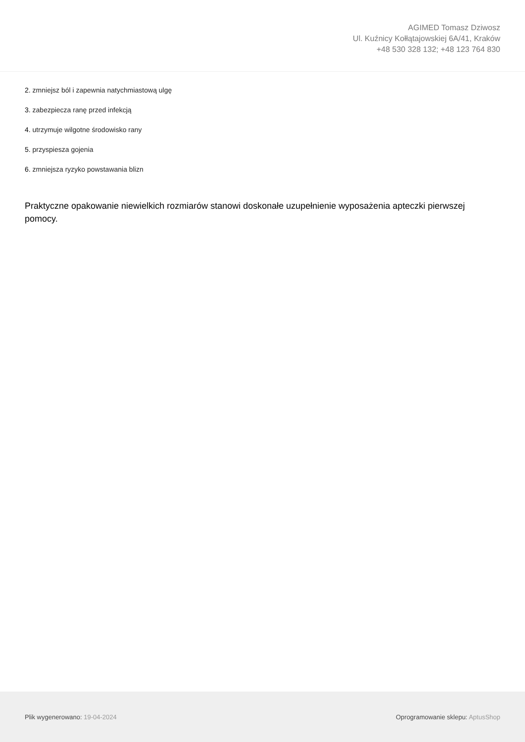AGIMED Tomasz Dziwosz
Ul. Kuźnicy Kołłątajowskiej 6A/41, Kraków
+48 530 328 132; +48 123 764 830
2. zmniejsz ból i zapewnia natychmiastową ulgę
3. zabezpiecza ranę przed infekcją
4. utrzymuje wilgotne środowisko rany
5. przyspiesza gojenia
6. zmniejsza ryzyko powstawania blizn
Praktyczne opakowanie niewielkich rozmiarów stanowi doskonałe uzupełnienie wyposażenia apteczki pierwszej pomocy.
Plik wygenerowano: 19-04-2024 Oprogramowanie sklepu: AptusShop